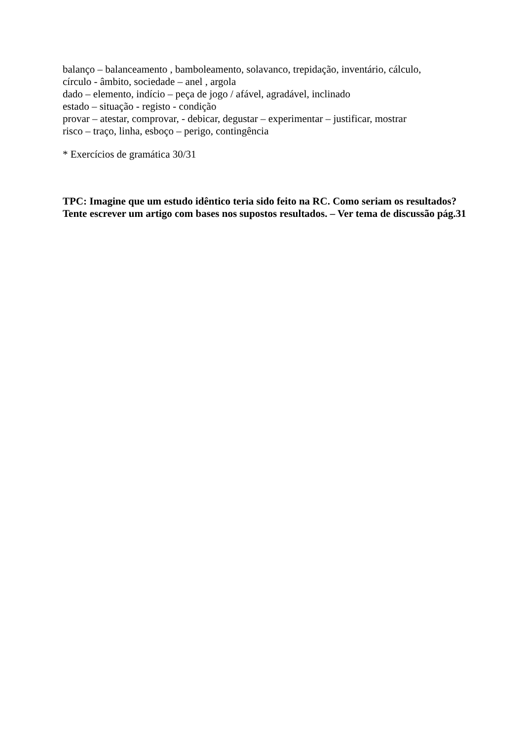balanço – balanceamento , bamboleamento, solavanco, trepidação, inventário, cálculo,
círculo - âmbito, sociedade – anel , argola
dado – elemento, indício – peça de jogo / afável, agradável, inclinado
estado – situação - registo - condição
provar – atestar, comprovar, - debicar, degustar – experimentar – justificar, mostrar
risco – traço, linha, esboço – perigo, contingência
* Exercícios de gramática 30/31
TPC: Imagine que um estudo idêntico teria sido feito na RC. Como seriam os resultados? Tente escrever um artigo com bases nos supostos resultados. – Ver tema de discussão pág.31